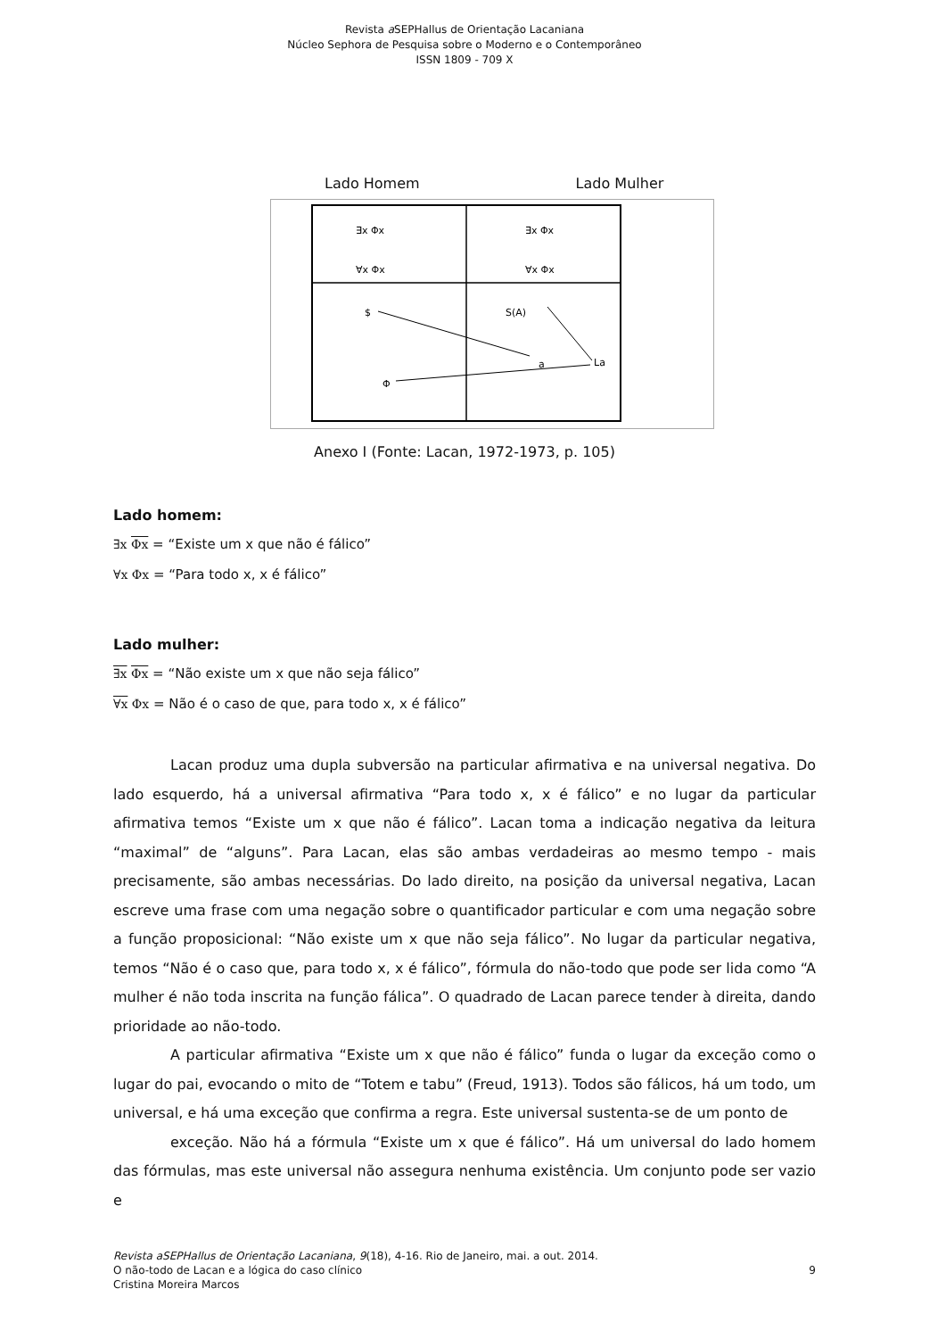Revista a SEPHallus de Orientação Lacaniana
Núcleo Sephora de Pesquisa sobre o Moderno e o Contemporâneo
ISSN 1809 - 709 X
Lado Homem Lado Mulher
∃x Φx
∀x Φx
∃x Φx
∀x Φx
$
S(A)
a
La
Φ
Anexo I (Fonte: Lacan, 1972-1973, p. 105)
Lado homem:
∃x Φx = “Existe um x que não é fálico”
∀x Φx = “Para todo x, x é fálico”
Lado mulher:
∃x Φx = “Não existe um x que não seja fálico”
∀x Φx = Não é o caso de que, para todo x, x é fálico”
Lacan produz uma dupla subversão na particular afirmativa e na universal negativa. Do lado esquerdo, há a universal afirmativa “Para todo x, x é fálico” e no lugar da particular afirmativa temos “Existe um x que não é fálico”. Lacan toma a indicação negativa da leitura “maximal” de “alguns”. Para Lacan, elas são ambas verdadeiras ao mesmo tempo - mais precisamente, são ambas necessárias. Do lado direito, na posição da universal negativa, Lacan escreve uma frase com uma negação sobre o quantificador particular e com uma negação sobre a função proposicional: “Não existe um x que não seja fálico”. No lugar da particular negativa, temos “Não é o caso que, para todo x, x é fálico”, fórmula do não-todo que pode ser lida como “A mulher é não toda inscrita na função fálica”. O quadrado de Lacan parece tender à direita, dando prioridade ao não-todo.
A particular afirmativa “Existe um x que não é fálico” funda o lugar da exceção como o lugar do pai, evocando o mito de “Totem e tabu” (Freud, 1913). Todos são fálicos, há um todo, um universal, e há uma exceção que confirma a regra. Este universal sustenta-se de um ponto de
exceção. Não há a fórmula “Existe um x que é fálico”. Há um universal do lado homem das fórmulas, mas este universal não assegura nenhuma existência. Um conjunto pode ser vazio e
Revista aSEPHallus de Orientação Lacaniana, 9(18), 4-16. Rio de Janeiro, mai. a out. 2014.
O não-todo de Lacan e a lógica do caso clínico 9
Cristina Moreira Marcos